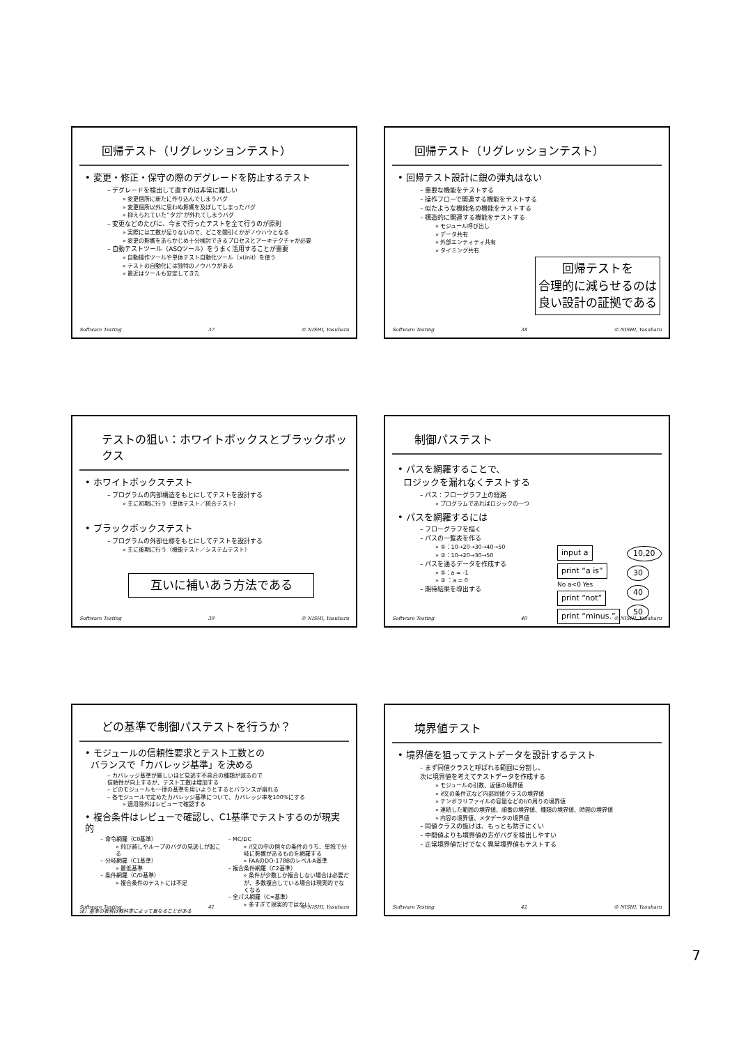回帰テスト（リグレッションテスト）
• 変更・修正・保守の際のデグレードを防止するテスト
– デグレードを検出して直すのは非常に難しい
» 変更個所に新たに作り込んでしまうバグ
» 変更個所以外に思わぬ影響を及ぼしてしまったバグ
» 抑えられていた“タガ”が外れてしまうバグ
– 変更などのたびに、今まで行ったテストを全て行うのが原則
» 実際には工数が足りないので、どこを間引くかがノウハウとなる
» 変更の影響をあらかじめ十分検討できるプロセスとアーキテクチャが必要
– 自動テストツール（ASQツール）をうまく活用することが重要
» 自動操作ツールや単体テスト自動化ツール（xUnit）を使う
» テストの自動化には独特のノウハウがある
» 最近はツールも安定してきた
Software Testing 37 © NISHI, Yasuharu
回帰テスト（リグレッションテスト）
• 回帰テスト設計に銀の弾丸はない
– 重要な機能をテストする
– 操作フローで関連する機能をテストする
– 似たような機能名の機能をテストする
– 構造的に関連する機能をテストする
» モジュール呼び出し
» データ共有
» 外部エンティティ共有
» タイミング共有
回帰テストを
合理的に減らせるのは
良い設計の証拠である
Software Testing 38 © NISHI, Yasuharu
テストの狙い：ホワイトボックスとブラックボックス
• ホワイトボックステスト
– プログラムの内部構造をもとにしてテストを設計する
» 主に初期に行う（単体テスト／統合テスト）
• ブラックボックステスト
– プログラムの外部仕様をもとにしてテストを設計する
» 主に後期に行う（機能テスト／システムテスト）
互いに補いあう方法である
Software Testing 39 © NISHI, Yasuharu
制御パステスト
• パスを網羅することで、
ロジックを漏れなくテストする
– パス：フローグラフ上の経路
» プログラムであればロジックの一つ
• パスを網羅するには
– フローグラフを描く
– パスの一覧表を作る
» ①：10→20→30→40→50
» ②：10→20→30→50
– パスを通るデータを作成する
» ①：a = -1
» ② ：a = 0
– 期待結果を導出する
input a print “a is”
No a<0 Yes
print “not” print “minus.”
10,20 30 40 50
Software Testing 40 © NISHI, Yasuharu
どの基準で制御パステストを行うか？
• モジュールの信頼性要求とテスト工数との
バランスで「カバレッジ基準」を決める
– カバレッジ基準が厳しいほど見逃す不具合の種類が減るので
信頼性が向上するが、テスト工数は増加する
– どのモジュールも一律の基準を用いようとするとバランスが崩れる
– 各モジュールで定めたカバレッジ基準について、カバレッジ率を100%にする
» 適用除外はレビューで確認する
• 複合条件はレビューで確認し、C1基準でテストするのが現実的
– 命令網羅（C0基準）
» 飛び越しやループのバグの見逃しが起こる
– 分岐網羅（C1基準）
» 最低基準
– 条件網羅（C/D基準）
» 複合条件のテストには不足
– MC/DC
» if文の中の個々の条件のうち、単独で分岐に影響があるものを網羅する
» FAAのDO-178BのレベルA基準
– 複合条件網羅（C2基準）
» 条件が少数しか複合しない場合は必要だが、多数複合している場合は現実的でなくなる
– 全パス網羅（C∞基準）
» 多すぎて現実的ではない
注）基準の表現は教科書によって異なることがある
Software Testing 41 © NISHI, Yasuharu
境界値テスト
• 境界値を狙ってテストデータを設計するテスト
– まず同値クラスと呼ばれる範囲に分割し、
次に境界値を考えてテストデータを作成する
» モジュールの引数、返値の境界値
» if文の条件式など内部同値クラスの境界値
» テンポラリファイルの容量などのI/O周りの境界値
» 連続した範囲の境界値、順番の境界値、種類の境界値、時間の境界値
» 内容の境界値、メタデータの境界値
– 同値クラスの抜けは、もっとも防ぎにくい
– 中間値よりも境界値の方がバグを検出しやすい
– 正常境界値だけでなく異常境界値もテストする
Software Testing 42 © NISHI, Yasuharu
7